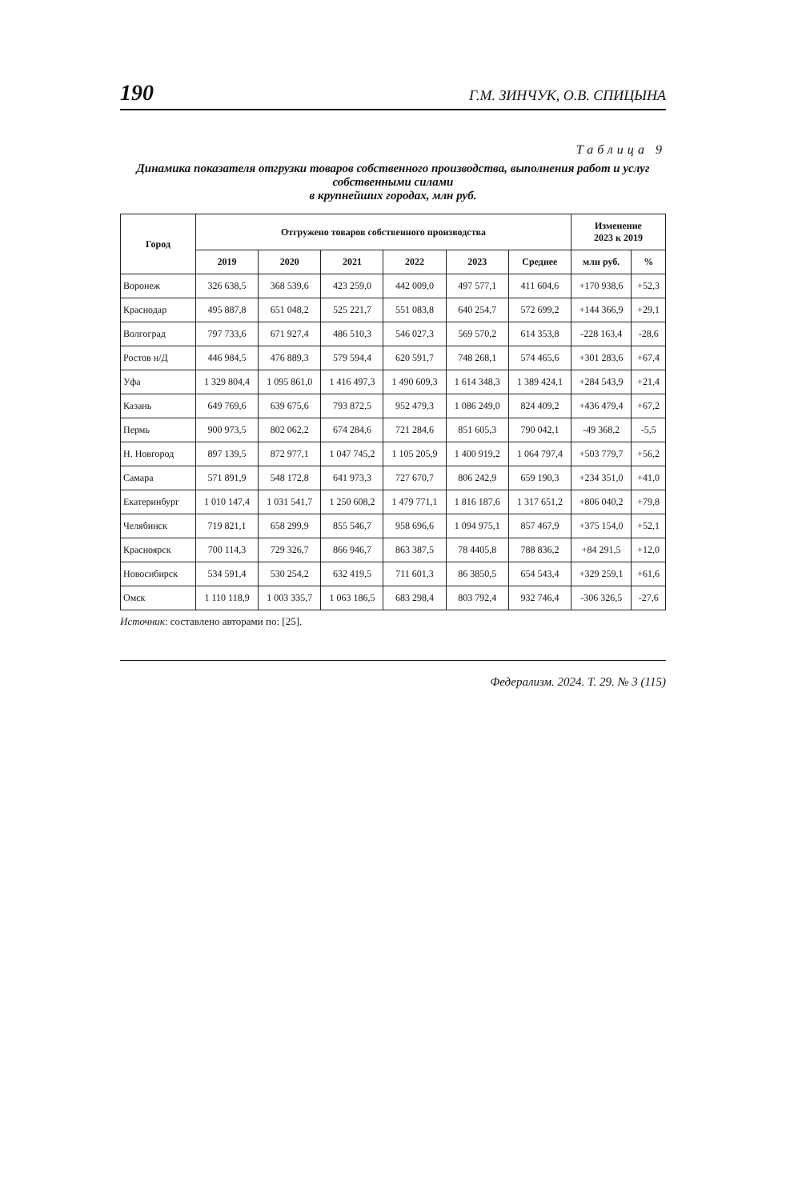190 Г.М. ЗИНЧУК, О.В. СПИЦЫНА
Таблица 9
Динамика показателя отгрузки товаров собственного производства, выполнения работ и услуг собственными силами
в крупнейших городах, млн руб.
| Город | Отгружено товаров собственного производства | | | | | | Изменение 2023 к 2019 | |
| --- | --- | --- | --- | --- | --- | --- | --- | --- |
| | 2019 | 2020 | 2021 | 2022 | 2023 | Среднее | млн руб. | % |
| Воронеж | 326 638,5 | 368 539,6 | 423 259,0 | 442 009,0 | 497 577,1 | 411 604,6 | +170 938,6 | +52,3 |
| Краснодар | 495 887,8 | 651 048,2 | 525 221,7 | 551 083,8 | 640 254,7 | 572 699,2 | +144 366,9 | +29,1 |
| Волгоград | 797 733,6 | 671 927,4 | 486 510,3 | 546 027,3 | 569 570,2 | 614 353,8 | -228 163,4 | -28,6 |
| Ростов н/Д | 446 984,5 | 476 889,3 | 579 594,4 | 620 591,7 | 748 268,1 | 574 465,6 | +301 283,6 | +67,4 |
| Уфа | 1 329 804,4 | 1 095 861,0 | 1 416 497,3 | 1 490 609,3 | 1 614 348,3 | 1 389 424,1 | +284 543,9 | +21,4 |
| Казань | 649 769,6 | 639 675,6 | 793 872,5 | 952 479,3 | 1 086 249,0 | 824 409,2 | +436 479,4 | +67,2 |
| Пермь | 900 973,5 | 802 062,2 | 674 284,6 | 721 284,6 | 851 605,3 | 790 042,1 | -49 368,2 | -5,5 |
| Н. Новгород | 897 139,5 | 872 977,1 | 1 047 745,2 | 1 105 205,9 | 1 400 919,2 | 1 064 797,4 | +503 779,7 | +56,2 |
| Самара | 571 891,9 | 548 172,8 | 641 973,3 | 727 670,7 | 806 242,9 | 659 190,3 | +234 351,0 | +41,0 |
| Екатеринбург | 1 010 147,4 | 1 031 541,7 | 1 250 608,2 | 1 479 771,1 | 1 816 187,6 | 1 317 651,2 | +806 040,2 | +79,8 |
| Челябинск | 719 821,1 | 658 299,9 | 855 546,7 | 958 696,6 | 1 094 975,1 | 857 467,9 | +375 154,0 | +52,1 |
| Красноярск | 700 114,3 | 729 326,7 | 866 946,7 | 863 387,5 | 78 4405,8 | 788 836,2 | +84 291,5 | +12,0 |
| Новосибирск | 534 591,4 | 530 254,2 | 632 419,5 | 711 601,3 | 86 3850,5 | 654 543,4 | +329 259,1 | +61,6 |
| Омск | 1 110 118,9 | 1 003 335,7 | 1 063 186,5 | 683 298,4 | 803 792,4 | 932 746,4 | -306 326,5 | -27,6 |
Источник: составлено авторами по: [25].
Федерализм. 2024. Т. 29. № 3 (115)